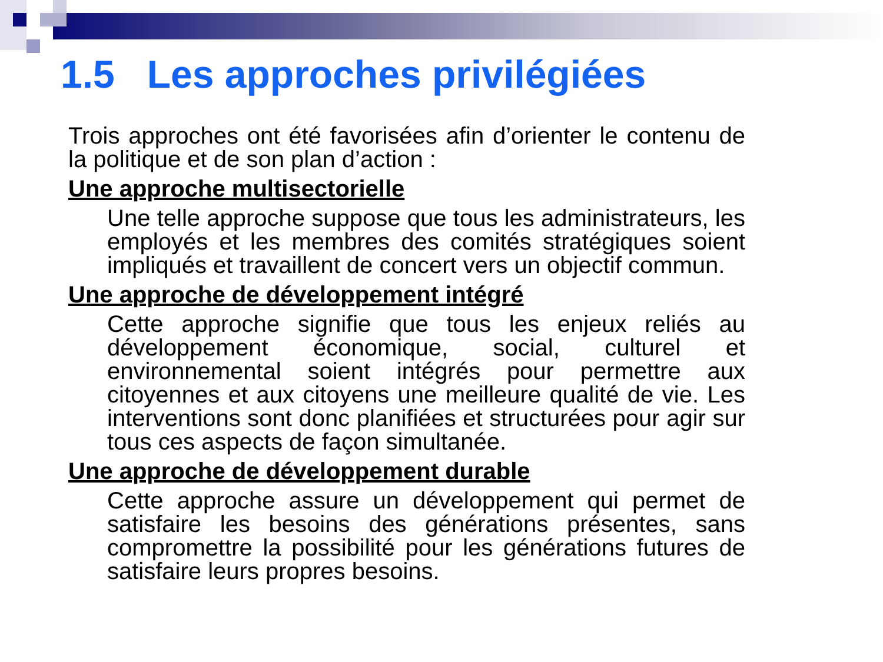1.5 Les approches privilégiées
Trois approches ont été favorisées afin d’orienter le contenu de la politique et de son plan d’action :
Une approche multisectorielle
Une telle approche suppose que tous les administrateurs, les employés et les membres des comités stratégiques soient impliqués et travaillent de concert vers un objectif commun.
Une approche de développement intégré
Cette approche signifie que tous les enjeux reliés au développement économique, social, culturel et environnemental soient intégrés pour permettre aux citoyennes et aux citoyens une meilleure qualité de vie. Les interventions sont donc planifiées et structurées pour agir sur tous ces aspects de façon simultanée.
Une approche de développement durable
Cette approche assure un développement qui permet de satisfaire les besoins des générations présentes, sans compromettre la possibilité pour les générations futures de satisfaire leurs propres besoins.